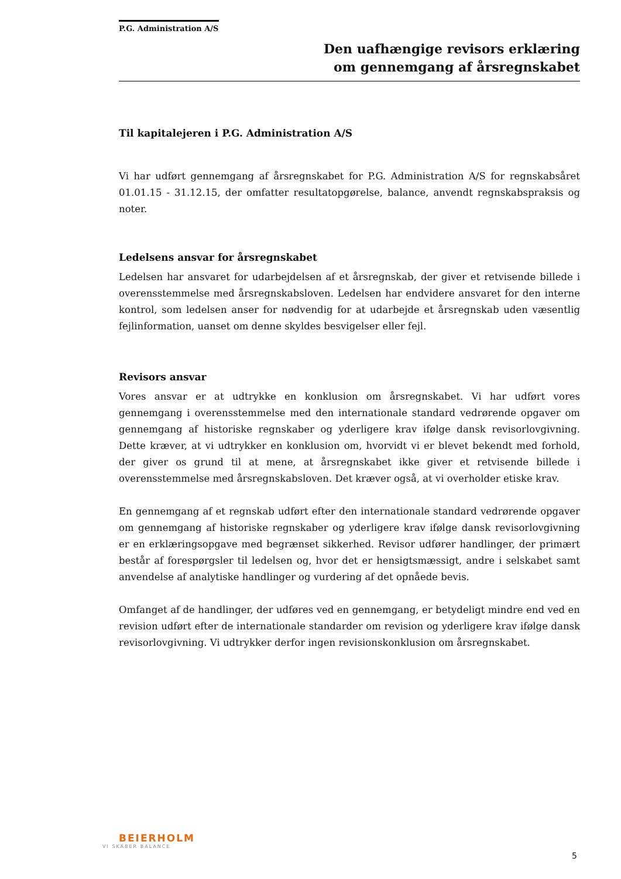P.G. Administration A/S
Den uafhængige revisors erklæring
om gennemgang af årsregnskabet
Til kapitalejeren i P.G. Administration A/S
Vi har udført gennemgang af årsregnskabet for P.G. Administration A/S for regnskabsåret 01.01.15 - 31.12.15, der omfatter resultatopgørelse, balance, anvendt regnskabspraksis og noter.
Ledelsens ansvar for årsregnskabet
Ledelsen har ansvaret for udarbejdelsen af et årsregnskab, der giver et retvisende billede i overensstemmelse med årsregnskabsloven. Ledelsen har endvidere ansvaret for den interne kontrol, som ledelsen anser for nødvendig for at udarbejde et årsregnskab uden væsentlig fejlinformation, uanset om denne skyldes besvigelser eller fejl.
Revisors ansvar
Vores ansvar er at udtrykke en konklusion om årsregnskabet. Vi har udført vores gennemgang i overensstemmelse med den internationale standard vedrørende opgaver om gennemgang af historiske regnskaber og yderligere krav ifølge dansk revisorlovgivning. Dette kræver, at vi udtrykker en konklusion om, hvorvidt vi er blevet bekendt med forhold, der giver os grund til at mene, at årsregnskabet ikke giver et retvisende billede i overensstemmelse med årsregnskabsloven. Det kræver også, at vi overholder etiske krav.
En gennemgang af et regnskab udført efter den internationale standard vedrørende opgaver om gennemgang af historiske regnskaber og yderligere krav ifølge dansk revisorlovgivning er en erklæringsopgave med begrænset sikkerhed. Revisor udfører handlinger, der primært består af forespørgsler til ledelsen og, hvor det er hensigtsmæssigt, andre i selskabet samt anvendelse af analytiske handlinger og vurdering af det opnåede bevis.
Omfanget af de handlinger, der udføres ved en gennemgang, er betydeligt mindre end ved en revision udført efter de internationale standarder om revision og yderligere krav ifølge dansk revisorlovgivning. Vi udtrykker derfor ingen revisionskonklusion om årsregnskabet.
BEIERHOLM
VI SKABER BALANCE
5